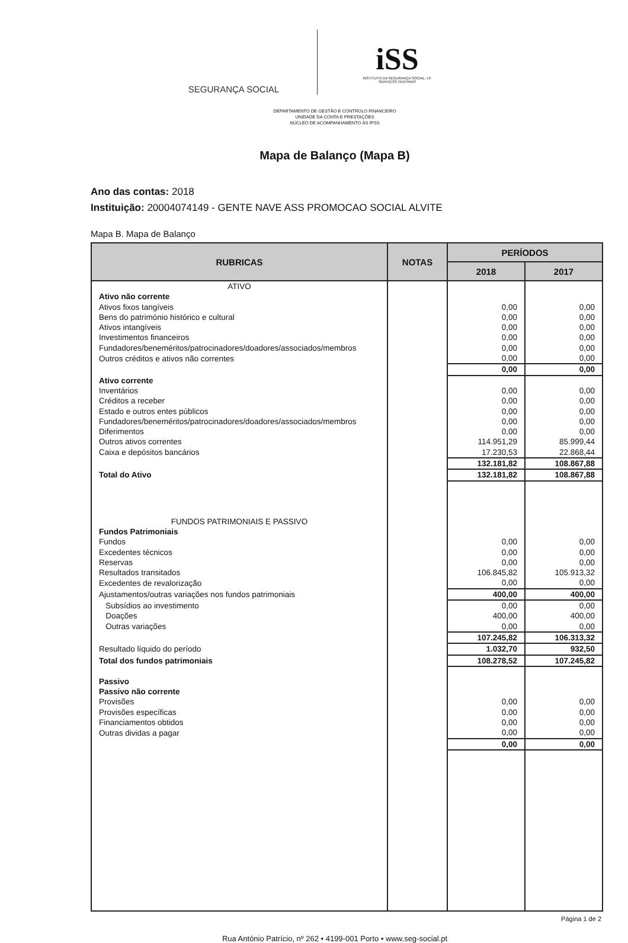SEGURANÇA SOCIAL
iSS
INSTITUTO DA SEGURANÇA SOCIAL, I.P.
SERVIÇOS CENTRAIS
DEPARTAMENTO DE GESTÃO E CONTROLO FINANCEIRO
UNIDADE DA CONTA E PRESTAÇÕES
NÚCLEO DE ACOMPANHAMENTO ÀS IPSS
Mapa de Balanço (Mapa B)
Ano das contas: 2018
Instituição: 20004074149 - GENTE NAVE ASS PROMOCAO SOCIAL ALVITE
Mapa B. Mapa de Balanço
| RUBRICAS | NOTAS | PERÍODOS | |
| --- | --- | --- | --- |
| | | 2018 | 2017 |
| ATIVO | | | |
| Ativo não corrente | | | |
| Ativos fixos tangíveis | | 0,00 | 0,00 |
| Bens do património histórico e cultural | | 0,00 | 0,00 |
| Ativos intangíveis | | 0,00 | 0,00 |
| Investimentos financeiros | | 0,00 | 0,00 |
| Fundadores/beneméritos/patrocinadores/doadores/associados/membros | | 0,00 | 0,00 |
| Outros créditos e ativos não correntes | | 0,00 | 0,00 |
| | | 0,00 | 0,00 |
| Ativo corrente | | | |
| Inventários | | 0,00 | 0,00 |
| Créditos a receber | | 0,00 | 0,00 |
| Estado e outros entes públicos | | 0,00 | 0,00 |
| Fundadores/beneméritos/patrocinadores/doadores/associados/membros | | 0,00 | 0,00 |
| Diferimentos | | 0,00 | 0,00 |
| Outros ativos correntes | | 114.951,29 | 85.999,44 |
| Caixa e depósitos bancários | | 17.230,53 | 22.868,44 |
| | | 132.181,82 | 108.867,88 |
| Total do Ativo | | 132.181,82 | 108.867,88 |
| FUNDOS PATRIMONIAIS E PASSIVO | | | |
| Fundos Patrimoniais | | | |
| Fundos | | 0,00 | 0,00 |
| Excedentes técnicos | | 0,00 | 0,00 |
| Reservas | | 0,00 | 0,00 |
| Resultados transitados | | 106.845,82 | 105.913,32 |
| Excedentes de revalorização | | 0,00 | 0,00 |
| Ajustamentos/outras variações nos fundos patrimoniais | | 400,00 | 400,00 |
| Subsídios ao investimento | | 0,00 | 0,00 |
| Doações | | 400,00 | 400,00 |
| Outras variações | | 0,00 | 0,00 |
| | | 107.245,82 | 106.313,32 |
| Resultado líquido do período | | 1.032,70 | 932,50 |
| Total dos fundos patrimoniais | | 108.278,52 | 107.245,82 |
| Passivo | | | |
| Passivo não corrente | | | |
| Provisões | | 0,00 | 0,00 |
| Provisões específicas | | 0,00 | 0,00 |
| Financiamentos obtidos | | 0,00 | 0,00 |
| Outras dividas a pagar | | 0,00 | 0,00 |
| | | 0,00 | 0,00 |
Página 1 de 2
Rua António Patrício, nº 262 • 4199-001 Porto • www.seg-social.pt